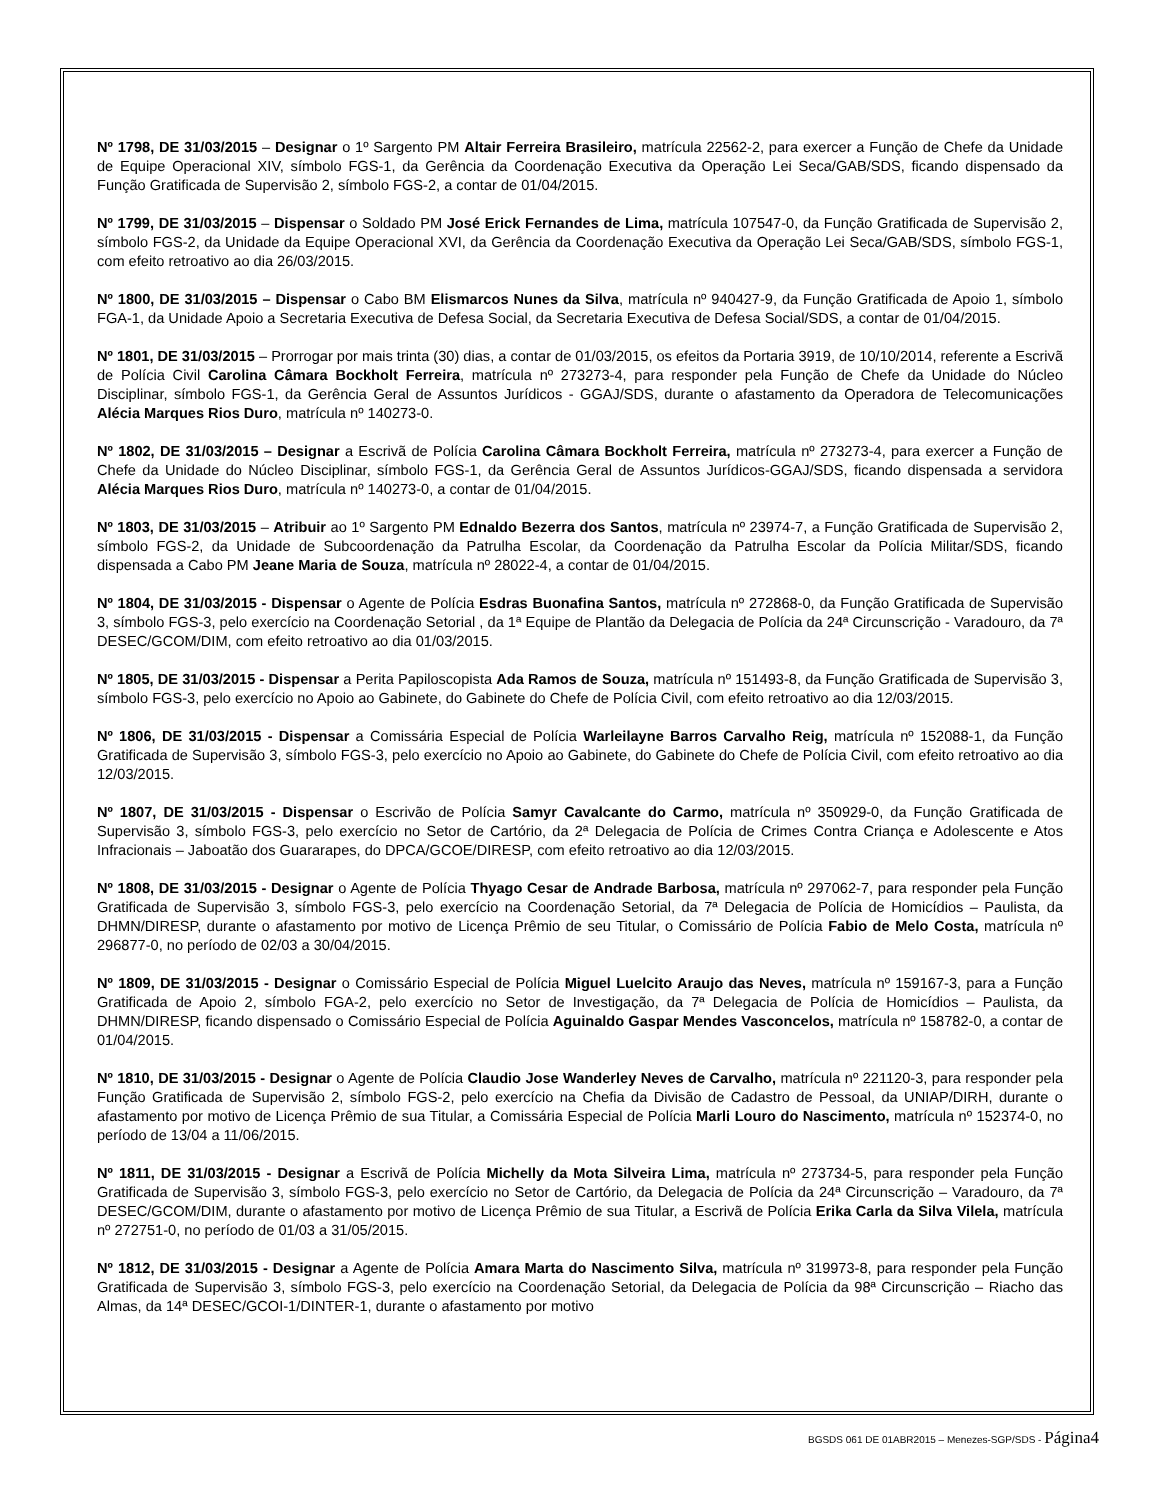Nº 1798, DE 31/03/2015 – Designar o 1º Sargento PM Altair Ferreira Brasileiro, matrícula 22562-2, para exercer a Função de Chefe da Unidade de Equipe Operacional XIV, símbolo FGS-1, da Gerência da Coordenação Executiva da Operação Lei Seca/GAB/SDS, ficando dispensado da Função Gratificada de Supervisão 2, símbolo FGS-2, a contar de 01/04/2015.
Nº 1799, DE 31/03/2015 – Dispensar o Soldado PM José Erick Fernandes de Lima, matrícula 107547-0, da Função Gratificada de Supervisão 2, símbolo FGS-2, da Unidade da Equipe Operacional XVI, da Gerência da Coordenação Executiva da Operação Lei Seca/GAB/SDS, símbolo FGS-1, com efeito retroativo ao dia 26/03/2015.
Nº 1800, DE 31/03/2015 – Dispensar o Cabo BM Elismarcos Nunes da Silva, matrícula nº 940427-9, da Função Gratificada de Apoio 1, símbolo FGA-1, da Unidade Apoio a Secretaria Executiva de Defesa Social, da Secretaria Executiva de Defesa Social/SDS, a contar de 01/04/2015.
Nº 1801, DE 31/03/2015 – Prorrogar por mais trinta (30) dias, a contar de 01/03/2015, os efeitos da Portaria 3919, de 10/10/2014, referente a Escrivã de Polícia Civil Carolina Câmara Bockholt Ferreira, matrícula nº 273273-4, para responder pela Função de Chefe da Unidade do Núcleo Disciplinar, símbolo FGS-1, da Gerência Geral de Assuntos Jurídicos - GGAJ/SDS, durante o afastamento da Operadora de Telecomunicações Alécia Marques Rios Duro, matrícula nº 140273-0.
Nº 1802, DE 31/03/2015 – Designar a Escrivã de Polícia Carolina Câmara Bockholt Ferreira, matrícula nº 273273-4, para exercer a Função de Chefe da Unidade do Núcleo Disciplinar, símbolo FGS-1, da Gerência Geral de Assuntos Jurídicos-GGAJ/SDS, ficando dispensada a servidora Alécia Marques Rios Duro, matrícula nº 140273-0, a contar de 01/04/2015.
Nº 1803, DE 31/03/2015 – Atribuir ao 1º Sargento PM Ednaldo Bezerra dos Santos, matrícula nº 23974-7, a Função Gratificada de Supervisão 2, símbolo FGS-2, da Unidade de Subcoordenação da Patrulha Escolar, da Coordenação da Patrulha Escolar da Polícia Militar/SDS, ficando dispensada a Cabo PM Jeane Maria de Souza, matrícula nº 28022-4, a contar de 01/04/2015.
Nº 1804, DE 31/03/2015 - Dispensar o Agente de Polícia Esdras Buonafina Santos, matrícula nº 272868-0, da Função Gratificada de Supervisão 3, símbolo FGS-3, pelo exercício na Coordenação Setorial , da 1ª Equipe de Plantão da Delegacia de Polícia da 24ª Circunscrição - Varadouro, da 7ª DESEC/GCOM/DIM, com efeito retroativo ao dia 01/03/2015.
Nº 1805, DE 31/03/2015 - Dispensar a Perita Papiloscopista Ada Ramos de Souza, matrícula nº 151493-8, da Função Gratificada de Supervisão 3, símbolo FGS-3, pelo exercício no Apoio ao Gabinete, do Gabinete do Chefe de Polícia Civil, com efeito retroativo ao dia 12/03/2015.
Nº 1806, DE 31/03/2015 - Dispensar a Comissária Especial de Polícia Warleilayne Barros Carvalho Reig, matrícula nº 152088-1, da Função Gratificada de Supervisão 3, símbolo FGS-3, pelo exercício no Apoio ao Gabinete, do Gabinete do Chefe de Polícia Civil, com efeito retroativo ao dia 12/03/2015.
Nº 1807, DE 31/03/2015 - Dispensar o Escrivão de Polícia Samyr Cavalcante do Carmo, matrícula nº 350929-0, da Função Gratificada de Supervisão 3, símbolo FGS-3, pelo exercício no Setor de Cartório, da 2ª Delegacia de Polícia de Crimes Contra Criança e Adolescente e Atos Infracionais – Jaboatão dos Guararapes, do DPCA/GCOE/DIRESP, com efeito retroativo ao dia 12/03/2015.
Nº 1808, DE 31/03/2015 - Designar o Agente de Polícia Thyago Cesar de Andrade Barbosa, matrícula nº 297062-7, para responder pela Função Gratificada de Supervisão 3, símbolo FGS-3, pelo exercício na Coordenação Setorial, da 7ª Delegacia de Polícia de Homicídios – Paulista, da DHMN/DIRESP, durante o afastamento por motivo de Licença Prêmio de seu Titular, o Comissário de Polícia Fabio de Melo Costa, matrícula nº 296877-0, no período de 02/03 a 30/04/2015.
Nº 1809, DE 31/03/2015 - Designar o Comissário Especial de Polícia Miguel Luelcito Araujo das Neves, matrícula nº 159167-3, para a Função Gratificada de Apoio 2, símbolo FGA-2, pelo exercício no Setor de Investigação, da 7ª Delegacia de Polícia de Homicídios – Paulista, da DHMN/DIRESP, ficando dispensado o Comissário Especial de Polícia Aguinaldo Gaspar Mendes Vasconcelos, matrícula nº 158782-0, a contar de 01/04/2015.
Nº 1810, DE 31/03/2015 - Designar o Agente de Polícia Claudio Jose Wanderley Neves de Carvalho, matrícula nº 221120-3, para responder pela Função Gratificada de Supervisão 2, símbolo FGS-2, pelo exercício na Chefia da Divisão de Cadastro de Pessoal, da UNIAP/DIRH, durante o afastamento por motivo de Licença Prêmio de sua Titular, a Comissária Especial de Polícia Marli Louro do Nascimento, matrícula nº 152374-0, no período de 13/04 a 11/06/2015.
Nº 1811, DE 31/03/2015 - Designar a Escrivã de Polícia Michelly da Mota Silveira Lima, matrícula nº 273734-5, para responder pela Função Gratificada de Supervisão 3, símbolo FGS-3, pelo exercício no Setor de Cartório, da Delegacia de Polícia da 24ª Circunscrição – Varadouro, da 7ª DESEC/GCOM/DIM, durante o afastamento por motivo de Licença Prêmio de sua Titular, a Escrivã de Polícia Erika Carla da Silva Vilela, matrícula nº 272751-0, no período de 01/03 a 31/05/2015.
Nº 1812, DE 31/03/2015 - Designar a Agente de Polícia Amara Marta do Nascimento Silva, matrícula nº 319973-8, para responder pela Função Gratificada de Supervisão 3, símbolo FGS-3, pelo exercício na Coordenação Setorial, da Delegacia de Polícia da 98ª Circunscrição – Riacho das Almas, da 14ª DESEC/GCOI-1/DINTER-1, durante o afastamento por motivo
BGSDS 061 DE 01ABR2015 – Menezes-SGP/SDS - Página4